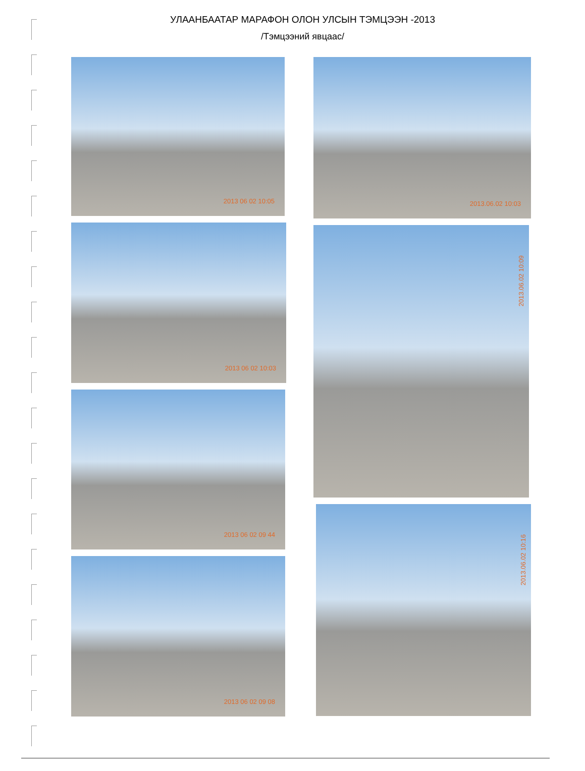УЛААНБААТАР МАРАФОН ОЛОН УЛСЫН ТЭМЦЭЭН -2013
/Тэмцээний явцаас/
2013 06 02 10:05
2013 06 02 10:03
2013 06 02 09 44
2013 06 02 09 08
2013.06.02 10:03
2013.06.02 10:09
2013.06.02 10:16